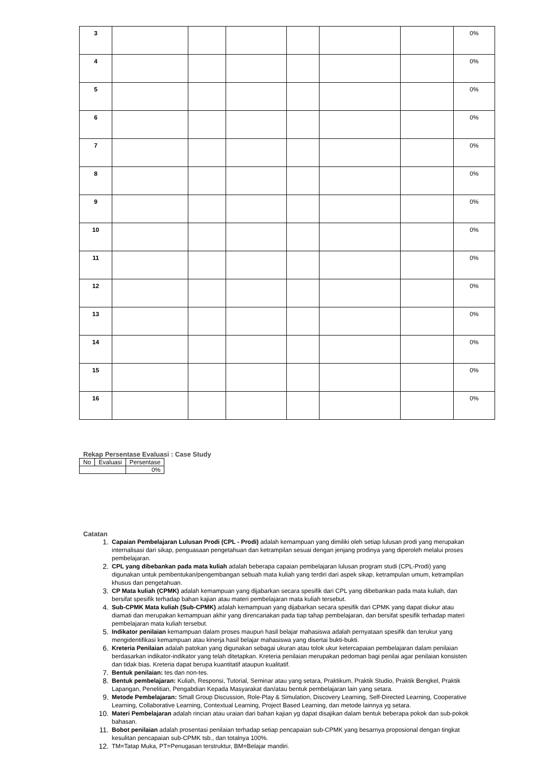| 3 | | | | | | | 0% |
| 4 | | | | | | | 0% |
| 5 | | | | | | | 0% |
| 6 | | | | | | | 0% |
| 7 | | | | | | | 0% |
| 8 | | | | | | | 0% |
| 9 | | | | | | | 0% |
| 10 | | | | | | | 0% |
| 11 | | | | | | | 0% |
| 12 | | | | | | | 0% |
| 13 | | | | | | | 0% |
| 14 | | | | | | | 0% |
| 15 | | | | | | | 0% |
| 16 | | | | | | | 0% |
Rekap Persentase Evaluasi : Case Study
| No | Evaluasi | Persentase |
| --- | --- | --- |
| | | 0% |
Catatan
1. Capaian Pembelajaran Lulusan Prodi (CPL - Prodi) adalah kemampuan yang dimiliki oleh setiap lulusan prodi yang merupakan internalisasi dari sikap, penguasaan pengetahuan dan ketrampilan sesuai dengan jenjang prodinya yang diperoleh melalui proses pembelajaran.
2. CPL yang dibebankan pada mata kuliah adalah beberapa capaian pembelajaran lulusan program studi (CPL-Prodi) yang digunakan untuk pembentukan/pengembangan sebuah mata kuliah yang terdiri dari aspek sikap, ketrampulan umum, ketrampilan khusus dan pengetahuan.
3. CP Mata kuliah (CPMK) adalah kemampuan yang dijabarkan secara spesifik dari CPL yang dibebankan pada mata kuliah, dan bersifat spesifik terhadap bahan kajian atau materi pembelajaran mata kuliah tersebut.
4. Sub-CPMK Mata kuliah (Sub-CPMK) adalah kemampuan yang dijabarkan secara spesifik dari CPMK yang dapat diukur atau diamati dan merupakan kemampuan akhir yang direncanakan pada tiap tahap pembelajaran, dan bersifat spesifik terhadap materi pembelajaran mata kuliah tersebut.
5. Indikator penilaian kemampuan dalam proses maupun hasil belajar mahasiswa adalah pernyataan spesifik dan terukur yang mengidentifikasi kemampuan atau kinerja hasil belajar mahasiswa yang disertai bukti-bukti.
6. Kreteria Penilaian adalah patokan yang digunakan sebagai ukuran atau tolok ukur ketercapaian pembelajaran dalam penilaian berdasarkan indikator-indikator yang telah ditetapkan. Kreteria penilaian merupakan pedoman bagi penilai agar penilaian konsisten dan tidak bias. Kreteria dapat berupa kuantitatif ataupun kualitatif.
7. Bentuk penilaian: tes dan non-tes.
8. Bentuk pembelajaran: Kuliah, Responsi, Tutorial, Seminar atau yang setara, Praktikum, Praktik Studio, Praktik Bengkel, Praktik Lapangan, Penelitian, Pengabdian Kepada Masyarakat dan/atau bentuk pembelajaran lain yang setara.
9. Metode Pembelajaran: Small Group Discussion, Role-Play & Simulation, Discovery Learning, Self-Directed Learning, Cooperative Learning, Collaborative Learning, Contextual Learning, Project Based Learning, dan metode lainnya yg setara.
10. Materi Pembelajaran adalah rincian atau uraian dari bahan kajian yg dapat disajikan dalam bentuk beberapa pokok dan sub-pokok bahasan.
11. Bobot penilaian adalah prosentasi penilaian terhadap setiap pencapaian sub-CPMK yang besarnya proposional dengan tingkat kesulitan pencapaian sub-CPMK tsb., dan totalnya 100%.
12. TM=Tatap Muka, PT=Penugasan terstruktur, BM=Belajar mandiri.